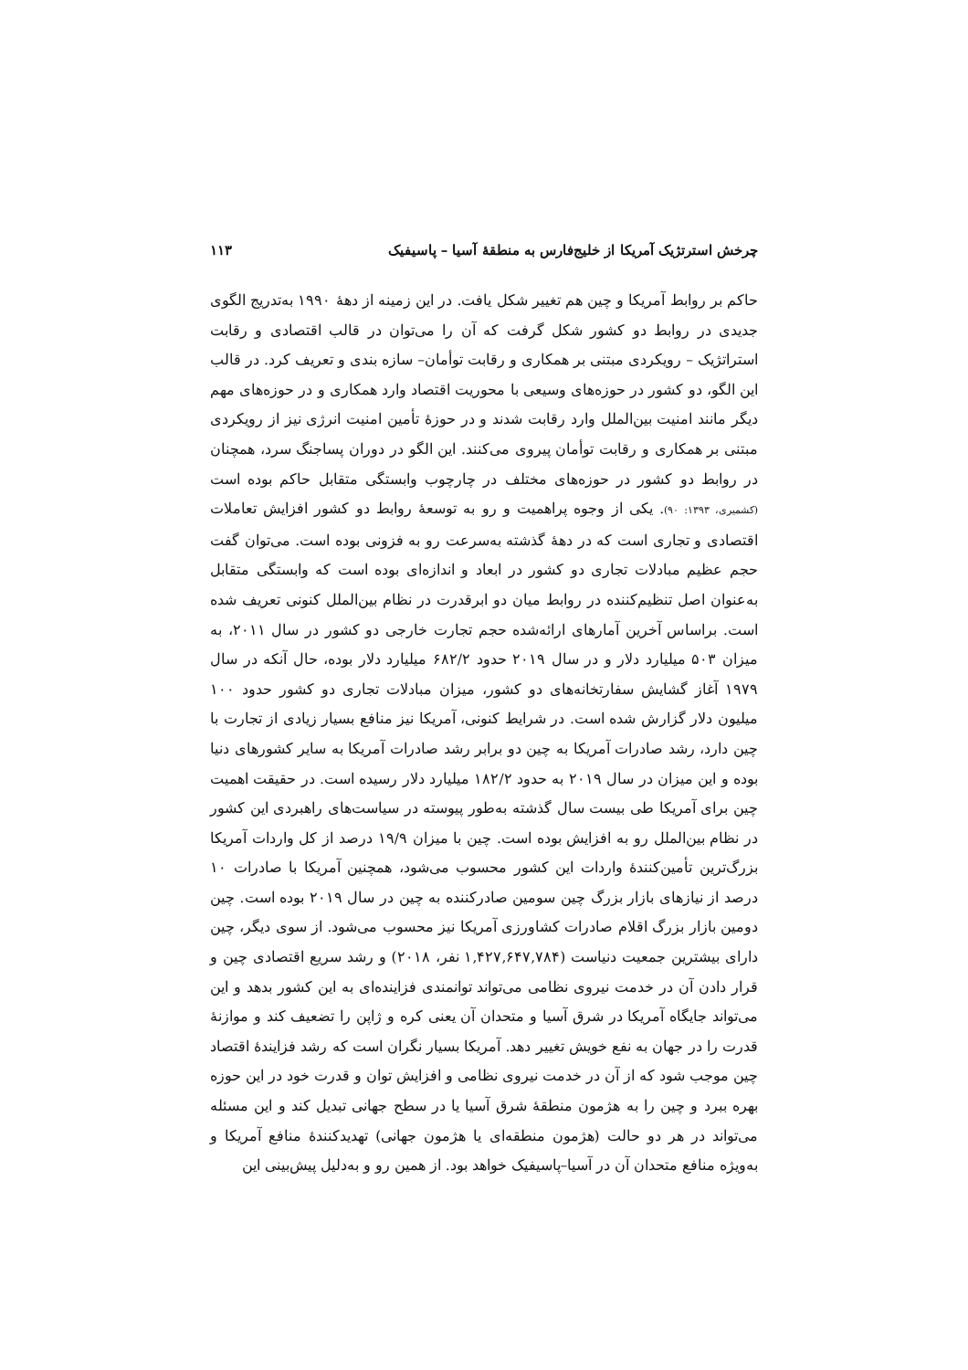چرخش استرتژیک آمریکا از خلیج‌فارس به منطقهٔ آسیا – پاسیفیک ۱۱۳
حاکم بر روابط آمریکا و چین هم تغییر شکل یافت. در این زمینه از دههٔ ۱۹۹۰ به‌تدریج الگوی جدیدی در روابط دو کشور شکل گرفت که آن را می‌توان در قالب اقتصادی و رقابت استراتژیک – رویکردی مبتنی بر همکاری و رقابت توأمان– سازه بندی و تعریف کرد. در قالب این الگو، دو کشور در حوزه‌های وسیعی با محوریت اقتصاد وارد همکاری و در حوزه‌های مهم دیگر مانند امنیت بین‌الملل وارد رقابت شدند و در حوزهٔ تأمین امنیت انرژی نیز از رویکردی مبتنی بر همکاری و رقابت توأمان پیروی می‌کنند. این الگو در دوران پساجنگ سرد، همچنان در روابط دو کشور در حوزه‌های مختلف در چارچوب وابستگی متقابل حاکم بوده است (کشمیری، ۱۳۹۳: ۹۰). یکی از وجوه پراهمیت و رو به توسعهٔ روابط دو کشور افزایش تعاملات اقتصادی و تجاری است که در دههٔ گذشته به‌سرعت رو به فزونی بوده است. می‌توان گفت حجم عظیم مبادلات تجاری دو کشور در ابعاد و اندازه‌ای بوده است که وابستگی متقابل به‌عنوان اصل تنظیم‌کننده در روابط میان دو ابرقدرت در نظام بین‌الملل کنونی تعریف شده است. براساس آخرین آمارهای ارائه‌شده حجم تجارت خارجی دو کشور در سال ۲۰۱۱، به میزان ۵۰۳ میلیارد دلار و در سال ۲۰۱۹ حدود ۶۸۲/۲ میلیارد دلار بوده، حال آنکه در سال ۱۹۷۹ آغاز گشایش سفارتخانه‌های دو کشور، میزان مبادلات تجاری دو کشور حدود ۱۰۰ میلیون دلار گزارش شده است. در شرایط کنونی، آمریکا نیز منافع بسیار زیادی از تجارت با چین دارد، رشد صادرات آمریکا به چین دو برابر رشد صادرات آمریکا به سایر کشورهای دنیا بوده و این میزان در سال ۲۰۱۹ به حدود ۱۸۲/۲ میلیارد دلار رسیده است. در حقیقت اهمیت چین برای آمریکا طی بیست سال گذشته به‌طور پیوسته در سیاست‌های راهبردی این کشور در نظام بین‌الملل رو به افزایش بوده است. چین با میزان ۱۹/۹ درصد از کل واردات آمریکا بزرگ‌ترین تأمین‌کنندهٔ واردات این کشور محسوب می‌شود، همچنین آمریکا با صادرات ۱۰ درصد از نیازهای بازار بزرگ چین سومین صادرکننده به چین در سال ۲۰۱۹ بوده است. چین دومین بازار بزرگ اقلام صادرات کشاورزی آمریکا نیز محسوب می‌شود. از سوی دیگر، چین دارای بیشترین جمعیت دنیاست (۱,۴۲۷,۶۴۷,۷۸۴ نفر، ۲۰۱۸) و رشد سریع اقتصادی چین و قرار دادن آن در خدمت نیروی نظامی می‌تواند توانمندی فزاینده‌ای به این کشور بدهد و این می‌تواند جایگاه آمریکا در شرق آسیا و متحدان آن یعنی کره و ژاپن را تضعیف کند و موازنهٔ قدرت را در جهان به نفع خویش تغییر دهد. آمریکا بسیار نگران است که رشد فزایندهٔ اقتصاد چین موجب شود که از آن در خدمت نیروی نظامی و افزایش توان و قدرت خود در این حوزه بهره ببرد و چین را به هژمون منطقهٔ شرق آسیا یا در سطح جهانی تبدیل کند و این مسئله می‌تواند در هر دو حالت (هژمون منطقه‌ای یا هژمون جهانی) تهدیدکنندهٔ منافع آمریکا و به‌ویژه منافع متحدان آن در آسیا–پاسیفیک خواهد بود. از همین رو و به‌دلیل پیش‌بینی این